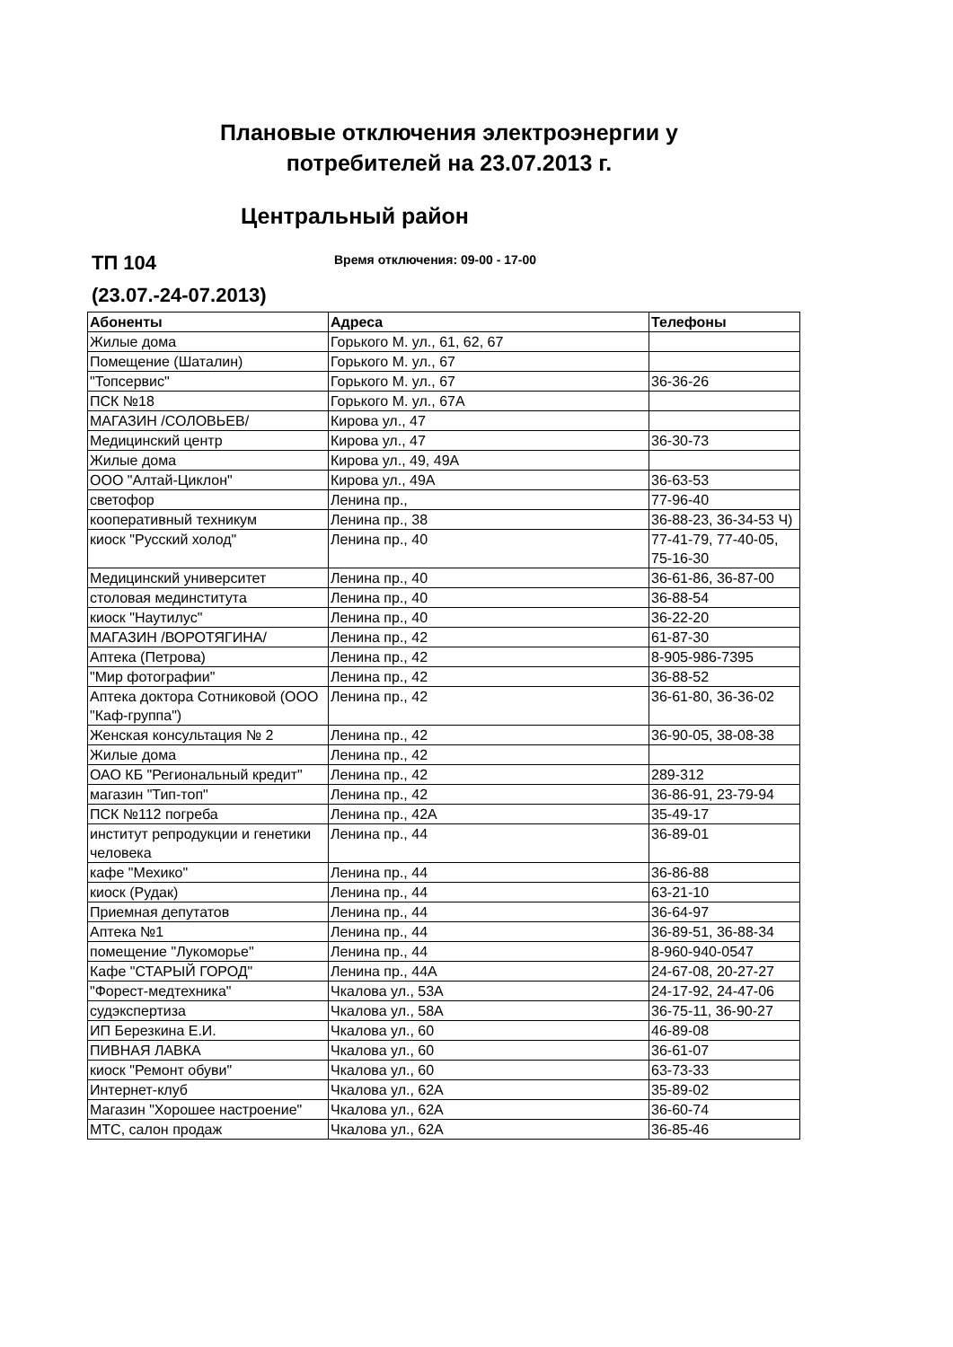Плановые отключения электроэнергии у
потребителей на 23.07.2013 г.
Центральный район
ТП 104
(23.07.-24-07.2013)
Время отключения: 09-00 - 17-00
| Абоненты | Адреса | Телефоны |
| --- | --- | --- |
| Жилые дома | Горького М. ул., 61, 62, 67 | |
| Помещение (Шаталин) | Горького М. ул., 67 | |
| "Топсервис" | Горького М. ул., 67 | 36-36-26 |
| ПСК №18 | Горького М. ул., 67А | |
| МАГАЗИН /СОЛОВЬЕВ/ | Кирова ул., 47 | |
| Медицинский центр | Кирова ул., 47 | 36-30-73 |
| Жилые дома | Кирова ул., 49, 49А | |
| ООО "Алтай-Циклон" | Кирова ул., 49А | 36-63-53 |
| светофор | Ленина пр., | 77-96-40 |
| кооперативный техникум | Ленина пр., 38 | 36-88-23, 36-34-53 Ч) |
| киоск "Русский холод" | Ленина пр., 40 | 77-41-79, 77-40-05, 75-16-30 |
| Медицинский университет | Ленина пр., 40 | 36-61-86, 36-87-00 |
| столовая мединститута | Ленина пр., 40 | 36-88-54 |
| киоск "Наутилус" | Ленина пр., 40 | 36-22-20 |
| МАГАЗИН /ВОРОТЯГИНА/ | Ленина пр., 42 | 61-87-30 |
| Аптека (Петрова) | Ленина пр., 42 | 8-905-986-7395 |
| "Мир фотографии" | Ленина пр., 42 | 36-88-52 |
| Аптека доктора Сотниковой (ООО "Каф-группа") | Ленина пр., 42 | 36-61-80, 36-36-02 |
| Женская консультация № 2 | Ленина пр., 42 | 36-90-05, 38-08-38 |
| Жилые дома | Ленина пр., 42 | |
| ОАО КБ "Региональный кредит" | Ленина пр., 42 | 289-312 |
| магазин "Тип-топ" | Ленина пр., 42 | 36-86-91, 23-79-94 |
| ПСК №112 погреба | Ленина пр., 42А | 35-49-17 |
| институт репродукции и генетики человека | Ленина пр., 44 | 36-89-01 |
| кафе "Мехико" | Ленина пр., 44 | 36-86-88 |
| киоск (Рудак) | Ленина пр., 44 | 63-21-10 |
| Приемная депутатов | Ленина пр., 44 | 36-64-97 |
| Аптека №1 | Ленина пр., 44 | 36-89-51, 36-88-34 |
| помещение "Лукоморье" | Ленина пр., 44 | 8-960-940-0547 |
| Кафе "СТАРЫЙ ГОРОД" | Ленина пр., 44А | 24-67-08, 20-27-27 |
| "Форест-медтехника" | Чкалова ул., 53А | 24-17-92, 24-47-06 |
| судэкспертиза | Чкалова ул., 58А | 36-75-11, 36-90-27 |
| ИП Березкина Е.И. | Чкалова ул., 60 | 46-89-08 |
| ПИВНАЯ ЛАВКА | Чкалова ул., 60 | 36-61-07 |
| киоск "Ремонт обуви" | Чкалова ул., 60 | 63-73-33 |
| Интернет-клуб | Чкалова ул., 62А | 35-89-02 |
| Магазин "Хорошее настроение" | Чкалова ул., 62А | 36-60-74 |
| МТС, салон продаж | Чкалова ул., 62А | 36-85-46 |